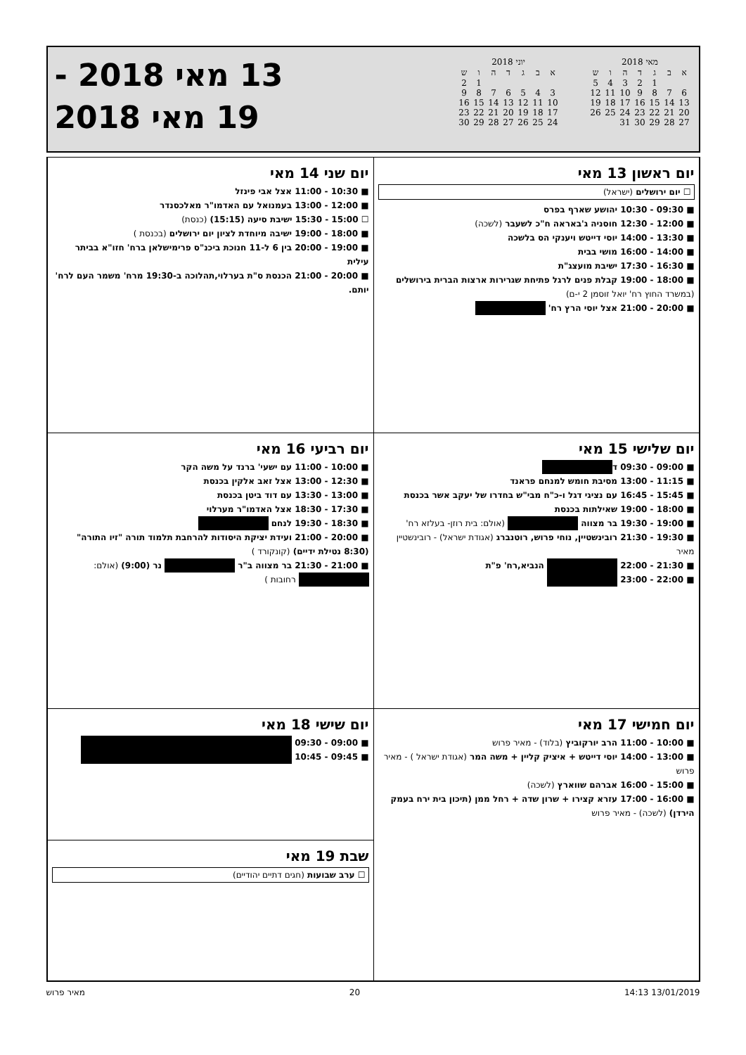מאי 2018
| א | ב | ג | ד | ה | ו | ש |
| --- | --- | --- | --- | --- | --- | --- |
| | | 1 | 2 | 3 | 4 | 5 |
| 6 | 7 | 8 | 9 | 10 | 11 | 12 |
| 13 | 14 | 15 | 16 | 17 | 18 | 19 |
| 20 | 21 | 22 | 23 | 24 | 25 | 26 |
| 27 | 28 | 29 | 30 | 31 | | |
יוני 2018
| א | ב | ג | ד | ה | ו | ש |
| --- | --- | --- | --- | --- | --- | --- |
| | | | | | 1 | 2 |
| 3 | 4 | 5 | 6 | 7 | 8 | 9 |
| 10 | 11 | 12 | 13 | 14 | 15 | 16 |
| 17 | 18 | 19 | 20 | 21 | 22 | 23 |
| 24 | 25 | 26 | 27 | 28 | 29 | 30 |
13 מאי 2018 -
19 מאי 2018
יום ראשון 13 מאי
☐ יום ירושלים (ישראל)
■ 09:30 - 10:30 יהושע שארף בפרס
■ 12:00 - 12:30 חוסניה ג'באראה ח"כ לשעבר (לשכה)
■ 13:30 - 14:00 יוסי דייטש ויענקי הס בלשכה
■ 14:00 - 16:00 מושי בבית
■ 16:30 - 17:30 ישיבת מועצג"ת
■ 18:00 - 19:00 קבלת פנים לרגל פתיחת שגרירות ארצות הברית בירושלים (במשרד החוץ רח' יואל זוסמן 2 י-ם)
■ 20:00 - 21:00 אצל יוסי הרץ רח'
יום שני 14 מאי
■ 10:30 - 11:00 אצל אבי פינזל
■ 12:00 - 13:00 בעמנואל עם האדמו"ר מאלכסנדר
☐ 15:00 - 15:30 ישיבת סיעה (15:15) (כנסת)
■ 18:00 - 19:00 ישיבה מיוחדת לציון יום ירושלים (בכנסת )
■ 19:00 - 20:00 בין 6 ל-11 חנוכת ביכנ"ס פרימישלאן ברח' חזו"א בביתר עילית
■ 20:00 - 21:00 הכנסת ס"ת בערלוי,תהלוכה ב-19:30 מרח' משמר העם לרח' יותם.
יום שלישי 15 מאי
■ 09:00 - 09:30 ד
■ 11:15 - 13:00 מסיבת חומש למנחם פראנד
■ 15:45 - 16:45 עם נציגי דגל ו-כ"ח מבי"ש בחדרו של יעקב אשר בכנסת
■ 18:00 - 19:00 שאילתות בכנסת
■ 19:00 - 19:30 בר מצווה (אולם: בית רוזן- בעלזא רח'
■ 19:30 - 21:30 רובינשטיין, נוחי פרוש, רוטנברג (אגודת ישראל) - רובינשטיין מאיר
■ 21:30 - 22:00 הנביא,רח' פ"ת
■ 22:00 - 23:00
יום רביעי 16 מאי
■ 10:00 - 11:00 עם ישעי' ברנד על משה הקר
■ 12:30 - 13:00 אצל זאב אלקין בכנסת
■ 13:00 - 13:30 עם דוד ביטן בכנסת
■ 17:30 - 18:30 אצל האדמו"ר מערלוי
■ 18:30 - 19:30 לנחם
■ 20:00 - 21:00 ועידת יציקת היסודות להרחבת תלמוד תורה "זיו התורה" (8:30 נטילת ידיים) (קונקורד )
■ 21:00 - 21:30 בר מצווה ב"ר נר (9:00) (אולם: רחובות )
יום חמישי 17 מאי
■ 10:00 - 11:00 הרב יורקוביץ (בלוד) - מאיר פרוש
■ 13:00 - 14:00 יוסי דייטש + איציק קליין + משה המר (אגודת ישראל ) - מאיר פרוש
■ 15:00 - 16:00 אברהם שווארץ (לשכה)
■ 16:00 - 17:00 עזרא קצירו + שרון שדה + רחל ממן (תיכון בית ירח בעמק הירדן) (לשכה) - מאיר פרוש
יום שישי 18 מאי
■ 09:00 - 09:30
■ 09:45 - 10:45
שבת 19 מאי
☐ ערב שבועות (חגים דתיים יהודיים)
13/01/2019 14:13 20 מאיר פרוש